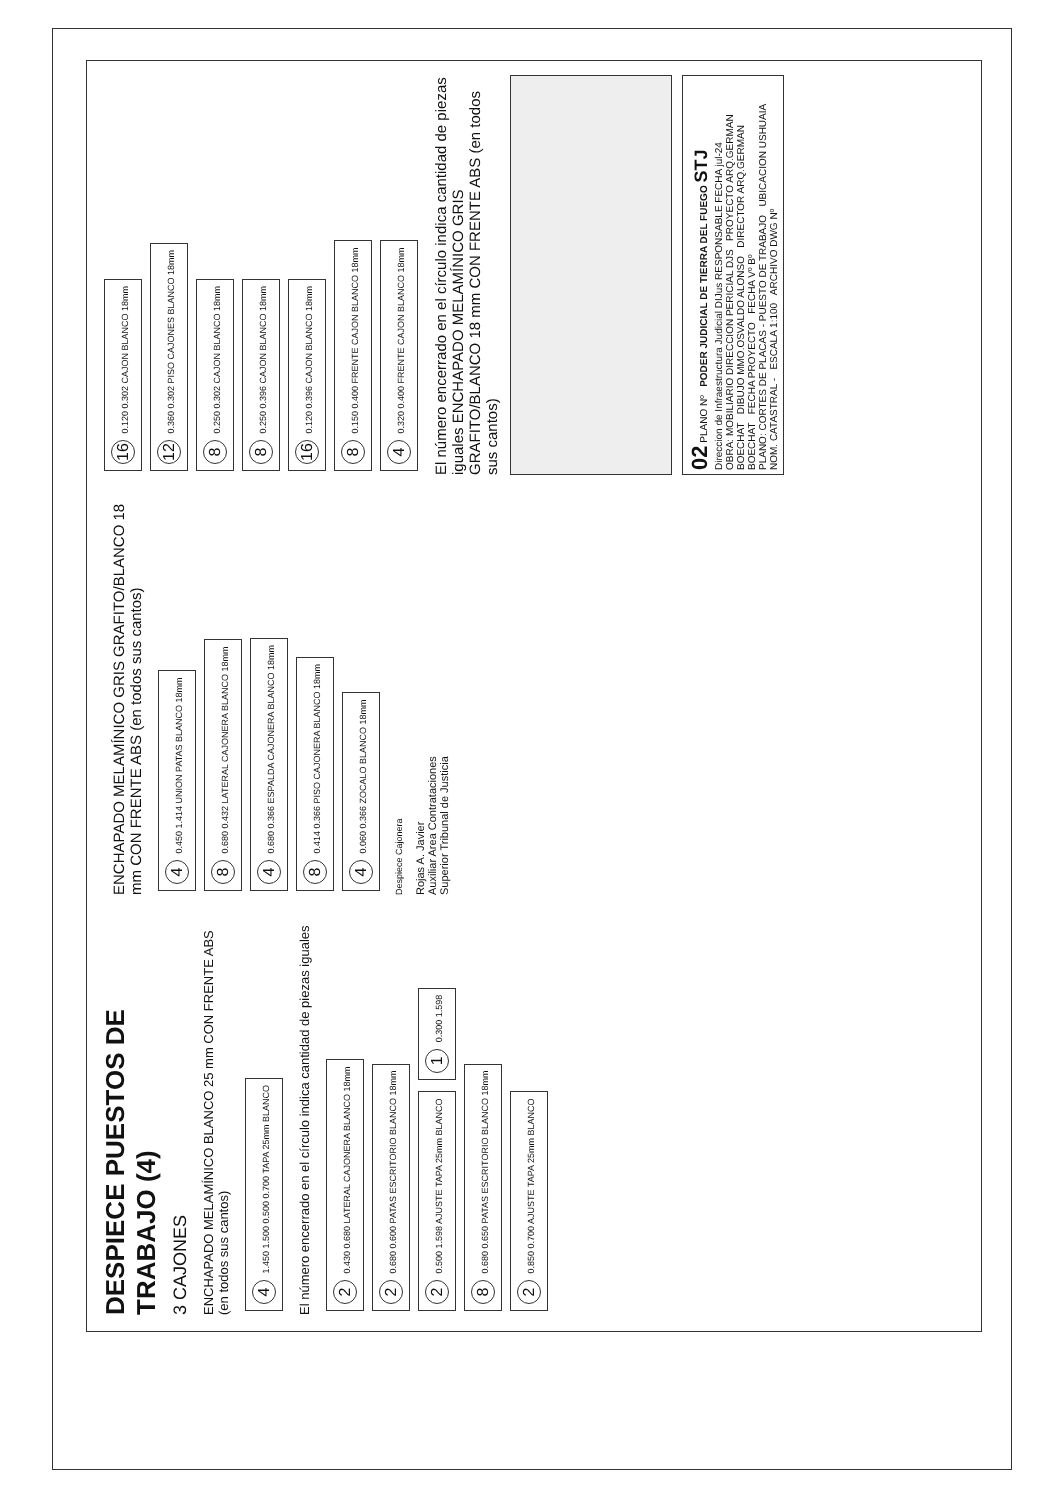DESPIECE PUESTOS DE TRABAJO (4)
3 CAJONES
ENCHAPADO MELAMÍNICO BLANCO 25 mm CON FRENTE ABS (en todos sus cantos)
4 1.450 1.500 0.500 0.700 TAPA 25mm BLANCO
El número encerrado en el círculo indica cantidad de piezas iguales
2 0.430 0.680 LATERAL CAJONERA BLANCO 18mm
2 0.680 0.600 PATAS ESCRITORIO BLANCO 18mm
2 0.500 1.598 AJUSTE TAPA 25mm BLANCO
1 0.300 1.598
8 0.680 0.650 PATAS ESCRITORIO BLANCO 18mm
2 0.850 0.700 AJUSTE TAPA 25mm BLANCO
ENCHAPADO MELAMÍNICO GRIS GRAFITO/BLANCO 18 mm CON FRENTE ABS (en todos sus cantos)
4 0.450 1.414 UNION PATAS BLANCO 18mm
8 0.680 0.432 LATERAL CAJONERA BLANCO 18mm
4 0.680 0.366 ESPALDA CAJONERA BLANCO 18mm
8 0.414 0.366 PISO CAJONERA BLANCO 18mm
4 0.060 0.366 ZOCALO BLANCO 18mm
Despiece Cajonera
Rojas A. Javier
Auxiliar Area Contrataciones
Superior Tribunal de Justicia
16 0.120 0.302 CAJON BLANCO 18mm
12 0.360 0.302 PISO CAJONES BLANCO 18mm
8 0.250 0.302 CAJON BLANCO 18mm
8 0.250 0.396 CAJON BLANCO 18mm
16 0.120 0.396 CAJON BLANCO 18mm
8 0.150 0.400 FRENTE CAJON BLANCO 18mm
4 0.320 0.400 FRENTE CAJON BLANCO 18mm
El número encerrado en el círculo indica cantidad de piezas iguales ENCHAPADO MELAMÍNICO GRIS GRAFITO/BLANCO 18 mm CON FRENTE ABS (en todos sus cantos)
02 PLANO Nº PODER JUDICIAL DE TIERRA DEL FUEGO STJ
Direccion de Infraestructura Judicial DIJus RESPONSABLE FECHA jul-24
OBRA: MOBILIARIO DIRECCION PERICIAL DJS PROYECTO ARQ.GERMAN BOECHAT DIBUJO MMO.OSVALDO ALONSO DIRECTOR ARQ.GERMAN BOECHAT FECHA PROYECTO FECHA Vº Bº
PLANO: CORTES DE PLACAS - PUESTO DE TRABAJO UBICACION USHUAIA NOM. CATASTRAL - ESCALA 1:100 ARCHIVO DWG Nº